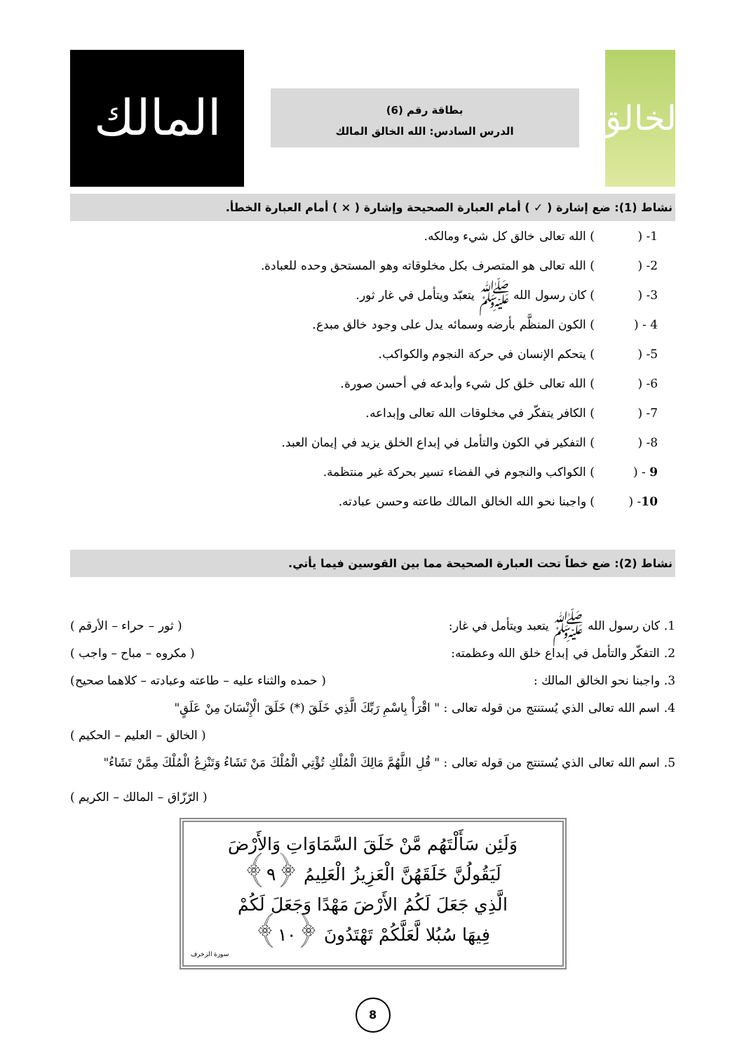الخالق
بطاقة رقم (6)
الدرس السادس: الله الخالق المالك
المالك
نشاط (1): ضع إشارة ( ✓ ) أمام العبارة الصحيحة وإشارة ( × ) أمام العبارة الخطأ.
1- () الله تعالى خالق كل شيء ومالكه.
2- () الله تعالى هو المتصرف بكل مخلوقاته وهو المستحق وحده للعبادة.
3- () كان رسول الله ﷺ يتعبّد ويتأمل في غار ثور.
4 - () الكون المنظَّم بأرضه وسمائه يدل على وجود خالق مبدع.
5- () يتحكم الإنسان في حركة النجوم والكواكب.
6- () الله تعالى خلق كل شيء وأبدعه في أحسن صورة.
7- () الكافر يتفكّر في مخلوقات الله تعالى وإبداعه.
8- () التفكير في الكون والتأمل في إبداع الخلق يزيد في إيمان العبد.
9 - () الكواكب والنجوم في الفضاء تسير بحركة غير منتظمة.
10- () واجبنا نحو الله الخالق المالك طاعته وحسن عبادته.
نشاط (2): ضع خطاً تحت العبارة الصحيحة مما بين القوسين فيما يأتي.
1. كان رسول الله ﷺ يتعبد ويتأمل في غار: ( ثور – حراء – الأرقم )
2. التفكّر والتأمل في إبداع خلق الله وعظمته: ( مكروه – مباح – واجب )
3. واجبنا نحو الخالق المالك : ( حمده والثناء عليه – طاعته وعبادته – كلاهما صحيح)
4. اسم الله تعالى الذي يُستنتج من قوله تعالى : " اقْرَأْ بِاسْمِ رَبِّكَ الَّذِي خَلَقَ (*) خَلَقَ الْإِنْسَانَ مِنْ عَلَقٍ"
( الخالق – العليم – الحكيم )
5. اسم الله تعالى الذي يُستنتج من قوله تعالى : " قُلِ اللَّهُمَّ مَالِكَ الْمُلْكِ تُؤْتِي الْمُلْكَ مَنْ تَشَاءُ وَتَنْزِعُ الْمُلْكَ مِمَّنْ تَشَاءُ"
( الرّزّاق – المالك – الكريم )
وَلَئِن سَأَلْتَهُم مَّنْ خَلَقَ السَّمَاوَاتِ وَالأَرْضَ
لَيَقُولُنَّ خَلَقَهُنَّ الْعَزِيزُ الْعَلِيمُ ﴿٩﴾
الَّذِي جَعَلَ لَكُمُ الأَرْضَ مَهْدًا وَجَعَلَ لَكُمْ
فِيهَا سُبُلا لَّعَلَّكُمْ تَهْتَدُونَ ﴿١٠﴾
سورة الزخرف
8